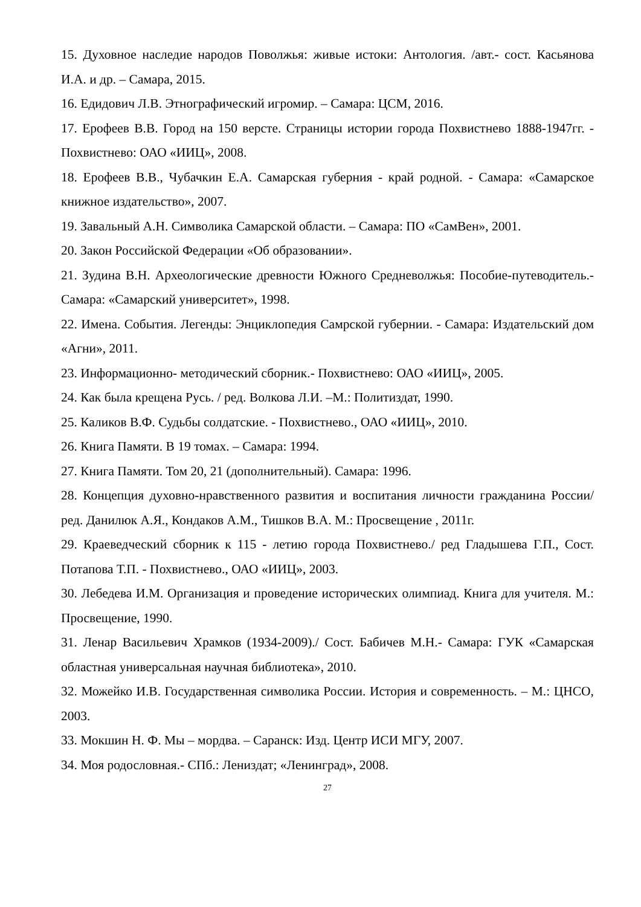15. Духовное наследие народов Поволжья: живые истоки: Антология. /авт.- сост. Касьянова И.А. и др. – Самара, 2015.
16. Едидович Л.В. Этнографический игромир. – Самара: ЦСМ, 2016.
17. Ерофеев В.В. Город на 150 версте. Страницы истории города Похвистнево 1888-1947гг. - Похвистнево: ОАО «ИИЦ», 2008.
18. Ерофеев В.В., Чубачкин Е.А. Самарская губерния - край родной. - Самара: «Самарское книжное издательство», 2007.
19. Завальный А.Н. Символика Самарской области. – Самара: ПО «СамВен», 2001.
20. Закон Российской Федерации «Об образовании».
21. Зудина В.Н. Археологические древности Южного Средневолжья: Пособие-путеводитель.- Самара: «Самарский университет», 1998.
22. Имена. События. Легенды: Энциклопедия Самрской губернии. - Самара: Издательский дом «Агни», 2011.
23. Информационно- методический сборник.- Похвистнево: ОАО «ИИЦ», 2005.
24. Как была крещена Русь. / ред. Волкова Л.И. –М.: Политиздат, 1990.
25. Каликов В.Ф. Судьбы солдатские. - Похвистнево., ОАО «ИИЦ», 2010.
26. Книга Памяти. В 19 томах. – Самара: 1994.
27. Книга Памяти. Том 20, 21 (дополнительный). Самара: 1996.
28. Концепция духовно-нравственного развития и воспитания личности гражданина России/ ред. Данилюк А.Я., Кондаков А.М., Тишков В.А. М.: Просвещение , 2011г.
29. Краеведческий сборник к 115 - летию города Похвистнево./ ред Гладышева Г.П., Сост. Потапова Т.П. - Похвистнево., ОАО «ИИЦ», 2003.
30. Лебедева И.М. Организация и проведение исторических олимпиад. Книга для учителя. М.: Просвещение, 1990.
31. Ленар Васильевич Храмков (1934-2009)./ Сост. Бабичев М.Н.- Самара: ГУК «Самарская областная универсальная научная библиотека», 2010.
32. Можейко И.В. Государственная символика России. История и современность. – М.: ЦНСО, 2003.
33. Мокшин Н. Ф. Мы – мордва. – Саранск: Изд. Центр ИСИ МГУ, 2007.
34. Моя родословная.- СПб.: Лениздат; «Ленинград», 2008.
27